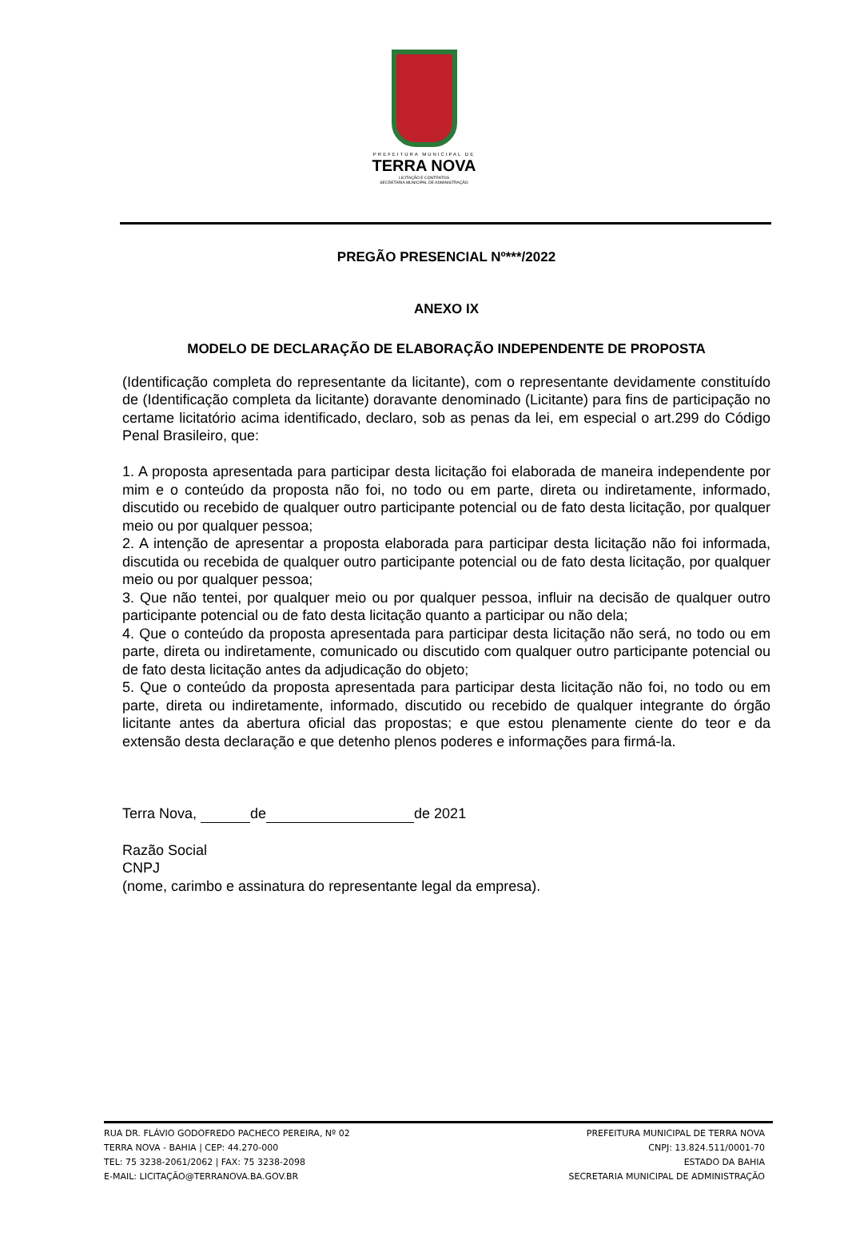PREFEITURA MUNICIPAL DE
TERRA NOVA
LICITAÇÃO E CONTRATOS
SECRETARIA MUNICIPAL DE ADMINISTRAÇÃO
PREGÃO PRESENCIAL Nº***/2022
ANEXO IX
MODELO DE DECLARAÇÃO DE ELABORAÇÃO INDEPENDENTE DE PROPOSTA
(Identificação completa do representante da licitante), com o representante devidamente constituído de (Identificação completa da licitante) doravante denominado (Licitante) para fins de participação no certame licitatório acima identificado, declaro, sob as penas da lei, em especial o art.299 do Código Penal Brasileiro, que:
1. A proposta apresentada para participar desta licitação foi elaborada de maneira independente por mim e o conteúdo da proposta não foi, no todo ou em parte, direta ou indiretamente, informado, discutido ou recebido de qualquer outro participante potencial ou de fato desta licitação, por qualquer meio ou por qualquer pessoa;
2. A intenção de apresentar a proposta elaborada para participar desta licitação não foi informada, discutida ou recebida de qualquer outro participante potencial ou de fato desta licitação, por qualquer meio ou por qualquer pessoa;
3. Que não tentei, por qualquer meio ou por qualquer pessoa, influir na decisão de qualquer outro participante potencial ou de fato desta licitação quanto a participar ou não dela;
4. Que o conteúdo da proposta apresentada para participar desta licitação não será, no todo ou em parte, direta ou indiretamente, comunicado ou discutido com qualquer outro participante potencial ou de fato desta licitação antes da adjudicação do objeto;
5. Que o conteúdo da proposta apresentada para participar desta licitação não foi, no todo ou em parte, direta ou indiretamente, informado, discutido ou recebido de qualquer integrante do órgão licitante antes da abertura oficial das propostas; e que estou plenamente ciente do teor e da extensão desta declaração e que detenho plenos poderes e informações para firmá-la.
Terra Nova, de de 2021
Razão Social
CNPJ
(nome, carimbo e assinatura do representante legal da empresa).
RUA DR. FLÁVIO GODOFREDO PACHECO PEREIRA, Nº 02
TERRA NOVA - BAHIA | CEP: 44.270-000
TEL: 75 3238-2061/2062 | FAX: 75 3238-2098
E-MAIL: LICITAÇÃO@TERRANOVA.BA.GOV.BR
PREFEITURA MUNICIPAL DE TERRA NOVA
CNPJ: 13.824.511/0001-70
ESTADO DA BAHIA
SECRETARIA MUNICIPAL DE ADMINISTRAÇÃO